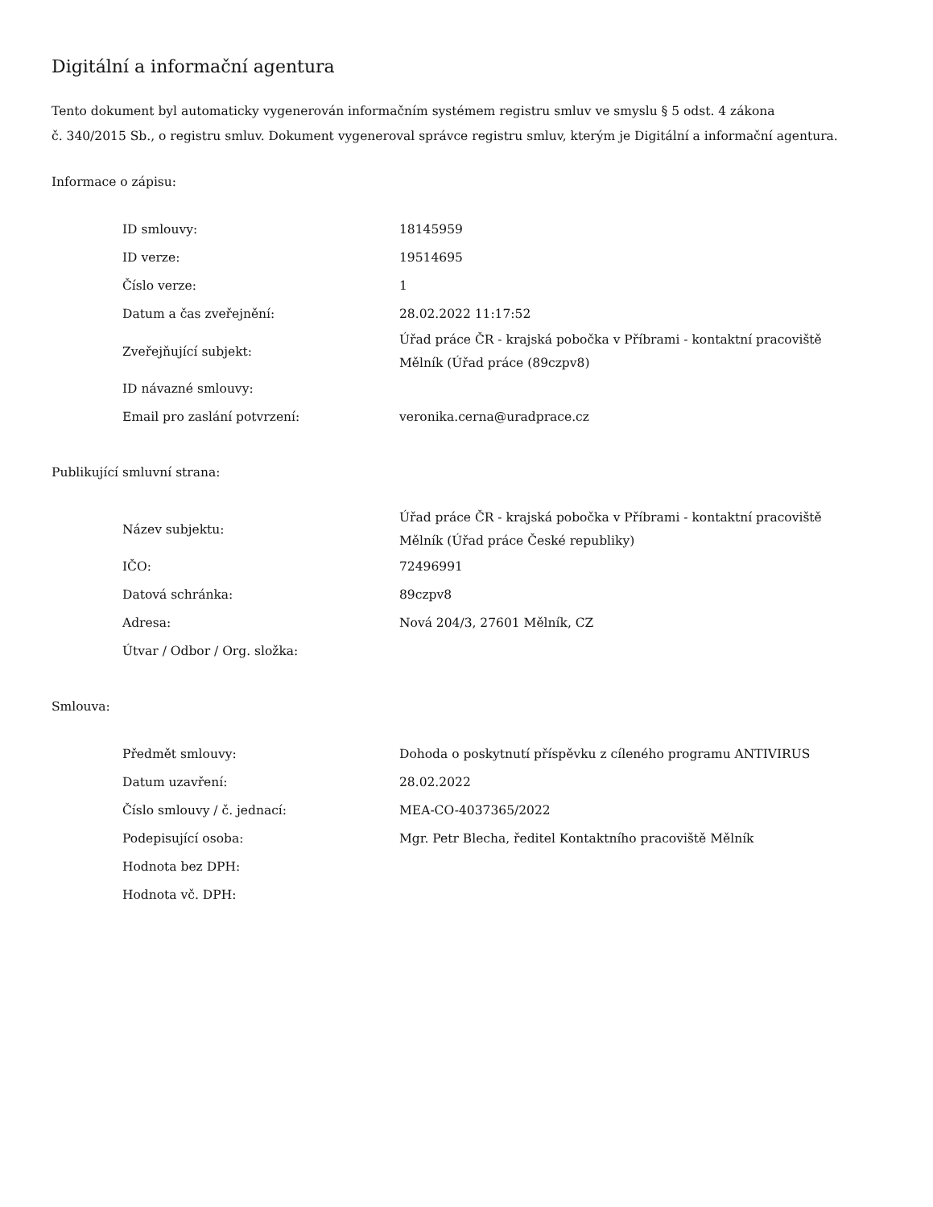Digitální a informační agentura
Tento dokument byl automaticky vygenerován informačním systémem registru smluv ve smyslu § 5 odst. 4 zákona
č. 340/2015 Sb., o registru smluv. Dokument vygeneroval správce registru smluv, kterým je Digitální a informační agentura.
Informace o zápisu:
| ID smlouvy: | 18145959 |
| ID verze: | 19514695 |
| Číslo verze: | 1 |
| Datum a čas zveřejnění: | 28.02.2022 11:17:52 |
| Zveřejňující subjekt: | Úřad práce ČR - krajská pobočka v Příbrami - kontaktní pracoviště Mělník (Úřad práce (89czpv8) |
| ID návazné smlouvy: | |
| Email pro zaslání potvrzení: | veronika.cerna@uradprace.cz |
Publikující smluvní strana:
| Název subjektu: | Úřad práce ČR - krajská pobočka v Příbrami - kontaktní pracoviště Mělník (Úřad práce České republiky) |
| IČO: | 72496991 |
| Datová schránka: | 89czpv8 |
| Adresa: | Nová 204/3, 27601 Mělník, CZ |
| Útvar / Odbor / Org. složka: | |
Smlouva:
| Předmět smlouvy: | Dohoda o poskytnutí příspěvku z cíleného programu ANTIVIRUS |
| Datum uzavření: | 28.02.2022 |
| Číslo smlouvy / č. jednací: | MEA-CO-4037365/2022 |
| Podepisující osoba: | Mgr. Petr Blecha, ředitel Kontaktního pracoviště Mělník |
| Hodnota bez DPH: | |
| Hodnota vč. DPH: | |